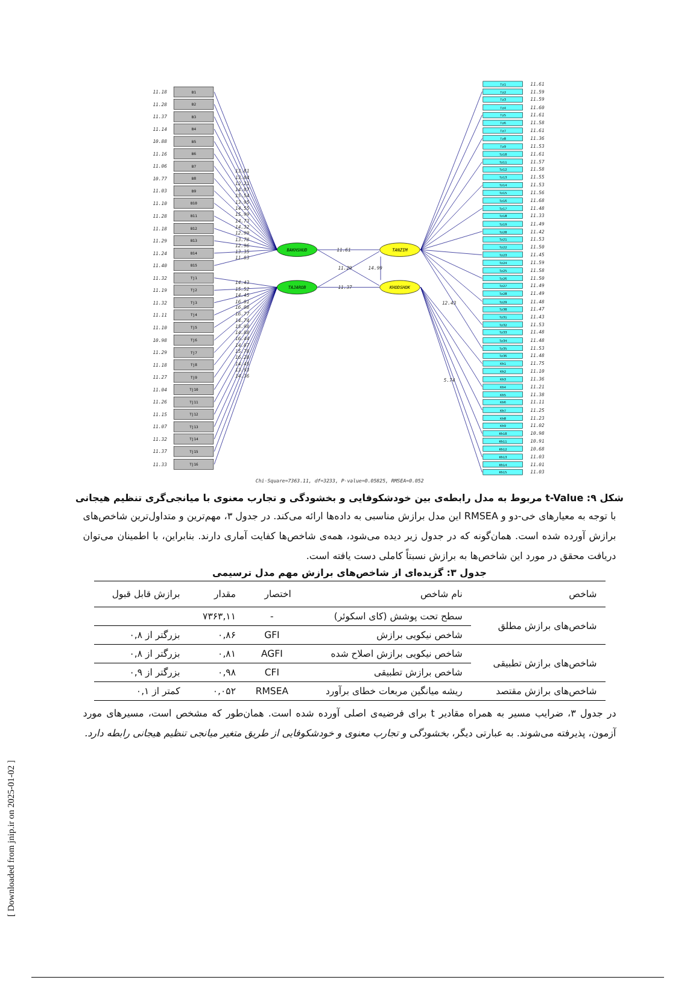B1
B2
B3
B4
B5
B6
B7
B8
B9
B10
B11
B12
B13
B14
B15
Tj1
Tj2
Tj3
Tj4
Tj5
Tj6
Tj7
Tj8
Tj9
Tj10
Tj11
Tj12
Tj13
Tj14
Tj15
Tj16
11.18
11.28
11.37
11.14
10.88
11.16
11.06
10.77
11.03
11.10
11.28
11.18
11.29
11.24
11.40
11.32
11.19
11.32
11.11
11.10
10.98
11.29
11.18
11.27
11.04
11.26
11.15
11.07
11.32
11.37
11.33
BAKHSHUD
TAJAROB
TANZIM
KHODSHOK
11.61
11.37
11.29
14.99
13.81
13.04
12.21
14.07
15.54
13.95
14.55
15.99
14.73
14.32
12.99
13.78
12.96
13.35
11.83
14.43
15.52
14.45
16.01
16.08
16.77
14.74
15.98
14.88
16.44
14.87
15.78
16.28
14.45
13.93
14.36
12.43
5.74
Tz1
Tz2
Tz3
Tz4
Tz5
Tz6
Tz7
Tz8
Tz9
Tz10
Tz11
Tz12
Tz13
Tz14
Tz15
Tz16
Tz17
Tz18
Tz19
Tz20
Tz21
Tz22
Tz23
Tz24
Tz25
Tz26
Tz27
Tz28
Tz29
Tz30
Tz31
Tz32
Tz33
Tz34
Tz35
Tz36
Kh1
Kh2
Kh3
Kh4
Kh5
Kh6
Kh7
Kh8
Kh9
Kh10
Kh11
Kh12
Kh13
Kh14
Kh15
11.61
11.59
11.59
11.60
11.61
11.58
11.61
11.36
11.53
11.61
11.57
11.58
11.55
11.53
11.56
11.68
11.48
11.33
11.49
11.42
11.53
11.50
11.45
11.59
11.58
11.50
11.49
11.49
11.48
11.47
11.43
11.53
11.48
11.48
11.53
11.48
11.75
11.10
11.36
11.21
11.38
11.11
11.25
11.23
11.02
10.98
10.91
10.68
11.03
11.01
11.03
Chi-Square=7363.11, df=3233, P-value=0.05825, RMSEA=0.052
شکل ۹: t-Value مربوط به مدل رابطه‌ی بین خودشکوفایی و بخشودگی و تجارب معنوی با میانجی‌گری تنظیم هیجانی
با توجه به معیارهای خی-دو و RMSEA این مدل برازش مناسبی به داده‌ها ارائه می‌کند. در جدول ۳، مهم‌ترین و متداول‌ترین شاخص‌های برازش آورده شده است. همان‌گونه که در جدول زیر دیده می‌شود، همه‌ی شاخص‌ها کفایت آماری دارند. بنابراین، با اطمینان می‌توان دریافت محقق در مورد این شاخص‌ها به برازش نسبتاً کاملی دست یافته است.
جدول ۳: گزیده‌ای از شاخص‌های برازش مهم مدل ترسیمی
| شاخص | نام شاخص | اختصار | مقدار | برازش قابل قبول |
| --- | --- | --- | --- | --- |
| شاخص‌های برازش مطلق | سطح تحت پوشش (کای اسکوئر) | - | ۷۳۶۳,۱۱ | |
| | شاخص نیکویی برازش | GFI | ۰,۸۶ | بزرگتر از ۰,۸ |
| شاخص‌های برازش تطبیقی | شاخص نیکویی برازش اصلاح شده | AGFI | ۰,۸۱ | بزرگتر از ۰,۸ |
| | شاخص برازش تطبیقی | CFI | ۰,۹۸ | بزرگتر از ۰,۹ |
| شاخص‌های برازش مقتصد | ریشه میانگین مربعات خطای برآورد | RMSEA | ۰,۰۵۲ | کمتر از ۰,۱ |
در جدول ۳، ضرایب مسیر به همراه مقادیر t برای فرضیه‌ی اصلی آورده شده است. همان‌طور که مشخص است، مسیرهای مورد آزمون، پذیرفته می‌شوند. به عبارتی دیگر، بخشودگی و تجارب معنوی و خودشکوفایی از طریق متغیر میانجی تنظیم هیجانی رابطه دارد.
[ Downloaded from jnip.ir on 2025-01-02 ]